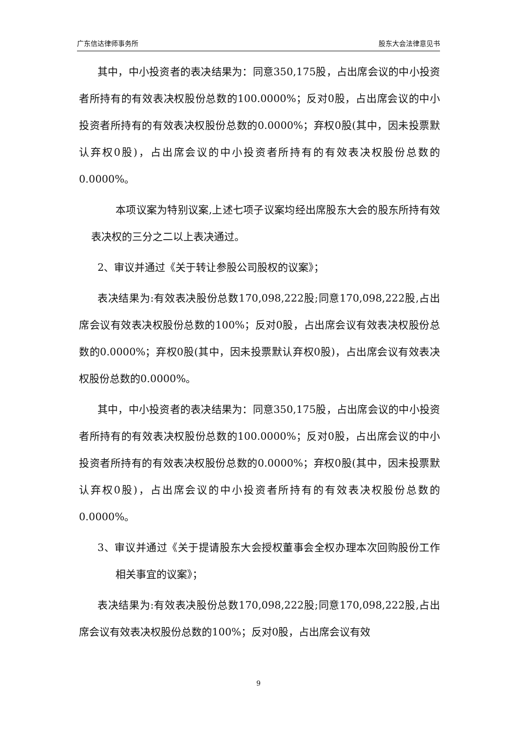广东信达律师事务所 股东大会法律意见书
其中，中小投资者的表决结果为：同意350,175股，占出席会议的中小投资者所持有的有效表决权股份总数的100.0000%；反对0股，占出席会议的中小投资者所持有的有效表决权股份总数的0.0000%；弃权0股(其中，因未投票默认弃权0股)，占出席会议的中小投资者所持有的有效表决权股份总数的0.0000%。
本项议案为特别议案,上述七项子议案均经出席股东大会的股东所持有效表决权的三分之二以上表决通过。
2、审议并通过《关于转让参股公司股权的议案》；
表决结果为:有效表决股份总数170,098,222股;同意170,098,222股,占出席会议有效表决权股份总数的100%；反对0股，占出席会议有效表决权股份总数的0.0000%；弃权0股(其中，因未投票默认弃权0股)，占出席会议有效表决权股份总数的0.0000%。
其中，中小投资者的表决结果为：同意350,175股，占出席会议的中小投资者所持有的有效表决权股份总数的100.0000%；反对0股，占出席会议的中小投资者所持有的有效表决权股份总数的0.0000%；弃权0股(其中，因未投票默认弃权0股)，占出席会议的中小投资者所持有的有效表决权股份总数的0.0000%。
3、审议并通过《关于提请股东大会授权董事会全权办理本次回购股份工作相关事宜的议案》；
表决结果为:有效表决股份总数170,098,222股;同意170,098,222股,占出席会议有效表决权股份总数的100%；反对0股，占出席会议有效
9